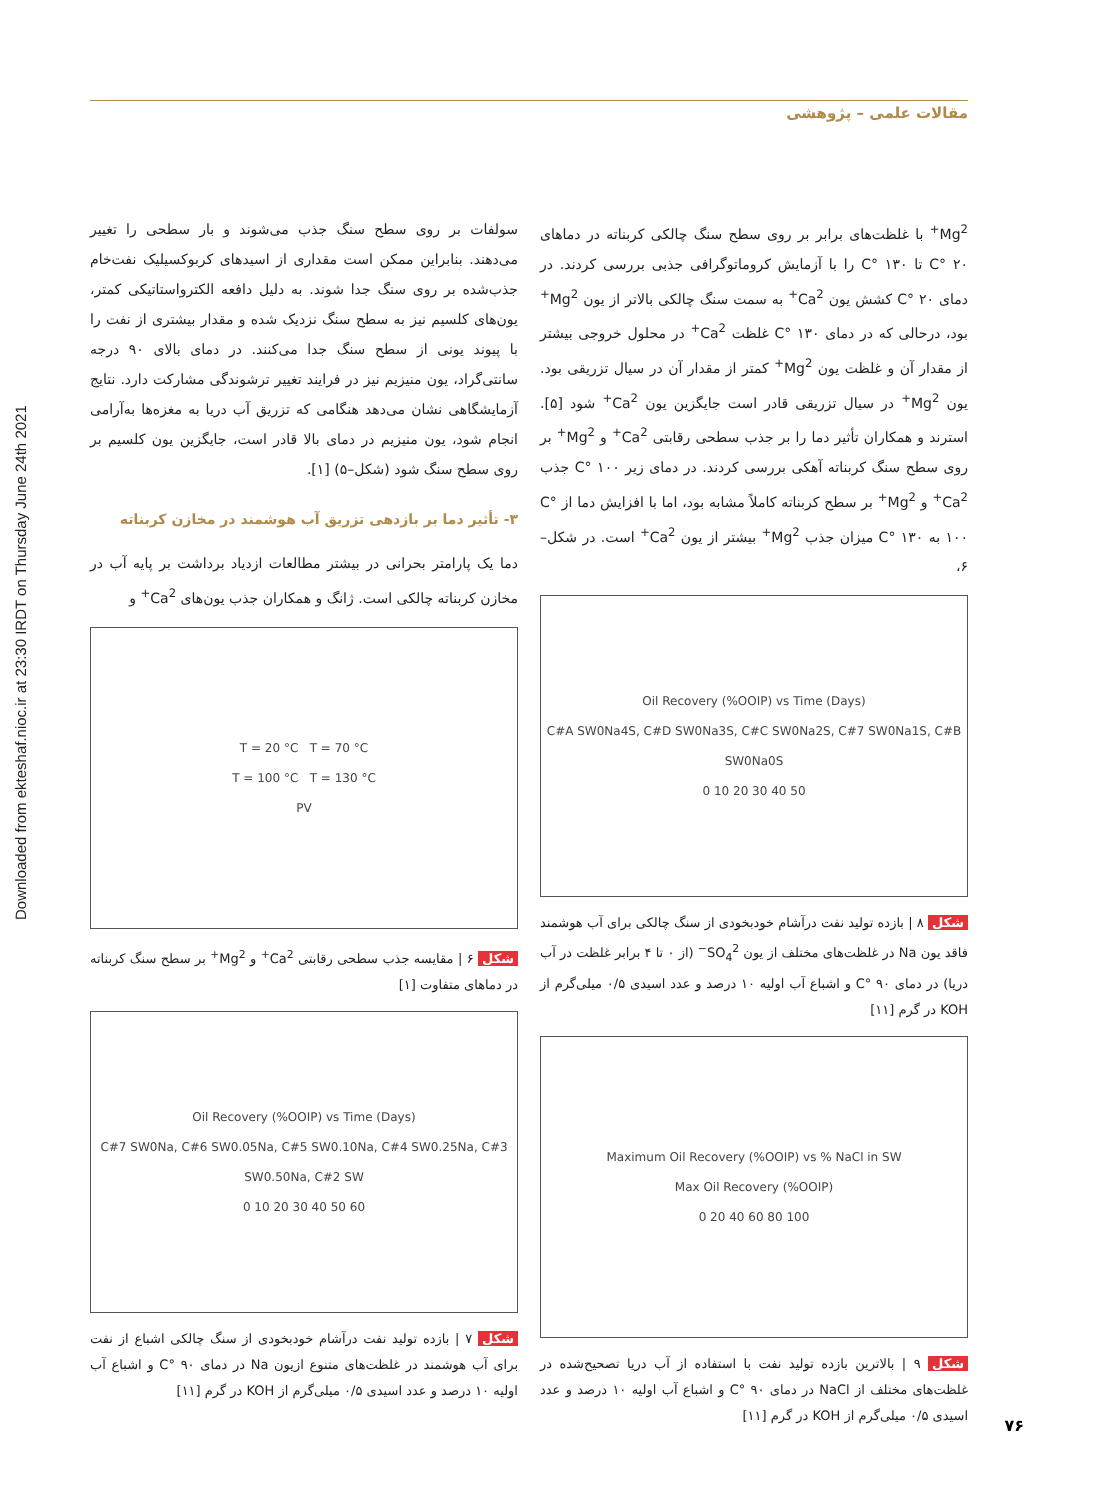Downloaded from ekteshaf.nioc.ir at 23:30 IRDT on Thursday June 24th 2021
مقالات علمی – پژوهشی
سولفات بر روی سطح سنگ جذب می‌شوند و بار سطحی را تغییر می‌دهند. بنابراین ممکن است مقداری از اسیدهای کربوکسیلیک نفت‌خام جذب‌شده بر روی سنگ جدا شوند. به دلیل دافعه الکترواستاتیکی کمتر، یون‌های کلسیم نیز به سطح سنگ نزدیک شده و مقدار بیشتری از نفت را با پیوند یونی از سطح سنگ جدا می‌کنند. در دمای بالای ۹۰ درجه سانتی‌گراد، یون منیزیم نیز در فرایند تغییر ترشوندگی مشارکت دارد. نتایج آزمایشگاهی نشان می‌دهد هنگامی که تزریق آب دریا به مغزه‌ها به‌آرامی انجام شود، یون منیزیم در دمای بالا قادر است، جایگزین یون کلسیم بر روی سطح سنگ شود (شکل–۵) [۱].
۳- تأثیر دما بر بازدهی تزریق آب هوشمند در مخازن کربناته
دما یک پارامتر بحرانی در بیشتر مطالعات ازدیاد برداشت بر پایه آب در مخازن کربناته چالکی است. ژانگ و همکاران جذب یون‌های Ca<sup>2+</sup> و
T = 20 °C T = 70 °C
T = 100 °C T = 130 °C
PV
شکل ۶ | مقایسه جذب سطحی رقابتی Ca<sup>2+</sup> و Mg<sup>2+</sup> بر سطح سنگ کربناته در دماهای متفاوت [۱]
Oil Recovery (%OOIP) vs Time (Days)
C#7 SW0Na, C#6 SW0.05Na, C#5 SW0.10Na, C#4 SW0.25Na, C#3 SW0.50Na, C#2 SW
0 10 20 30 40 50 60
شکل ۷ | بازده تولید نفت درآشام خودبخودی از سنگ چالکی اشباع از نفت برای آب هوشمند در غلظت‌های متنوع ازیون Na در دمای C° ۹۰ و اشباع آب اولیه ۱۰ درصد و عدد اسیدی ۰/۵ میلی‌گرم از KOH در گرم [۱۱]
Mg<sup>2+</sup> با غلظت‌های برابر بر روی سطح سنگ چالکی کربناته در دماهای C° ۲۰ تا C° ۱۳۰ را با آزمایش کروماتوگرافی جذبی بررسی کردند. در دمای C° ۲۰ کشش یون Ca<sup>2+</sup> به سمت سنگ چالکی بالاتر از یون Mg<sup>2+</sup> بود، درحالی که در دمای C° ۱۳۰ غلظت Ca<sup>2+</sup> در محلول خروجی بیشتر از مقدار آن و غلظت یون Mg<sup>2+</sup> کمتر از مقدار آن در سیال تزریقی بود. یون Mg<sup>2+</sup> در سیال تزریقی قادر است جایگزین یون Ca<sup>2+</sup> شود [۵]. استرند و همکاران تأثیر دما را بر جذب سطحی رقابتی Ca<sup>2+</sup> و Mg<sup>2+</sup> بر روی سطح سنگ کربناته آهکی بررسی کردند. در دمای زیر C° ۱۰۰ جذب Ca<sup>2+</sup> و Mg<sup>2+</sup> بر سطح کربناته کاملاً مشابه بود، اما با افزایش دما از C° ۱۰۰ به C° ۱۳۰ میزان جذب Mg<sup>2+</sup> بیشتر از یون Ca<sup>2+</sup> است. در شکل–۶،
Oil Recovery (%OOIP) vs Time (Days)
C#A SW0Na4S, C#D SW0Na3S, C#C SW0Na2S, C#7 SW0Na1S, C#B SW0Na0S
0 10 20 30 40 50
شکل ۸ | بازده تولید نفت درآشام خودبخودی از سنگ چالکی برای آب هوشمند فاقد یون Na در غلظت‌های مختلف از یون SO<sub>4</sub><sup>2−</sup> (از ۰ تا ۴ برابر غلظت در آب دریا) در دمای C° ۹۰ و اشباع آب اولیه ۱۰ درصد و عدد اسیدی ۰/۵ میلی‌گرم از KOH در گرم [۱۱]
Maximum Oil Recovery (%OOIP) vs % NaCl in SW
Max Oil Recovery (%OOIP)
0 20 40 60 80 100
شکل ۹ | بالاترین بازده تولید نفت با استفاده از آب دریا تصحیح‌شده در غلظت‌های مختلف از NaCl در دمای C° ۹۰ و اشباع آب اولیه ۱۰ درصد و عدد اسیدی ۰/۵ میلی‌گرم از KOH در گرم [۱۱]
۷۶